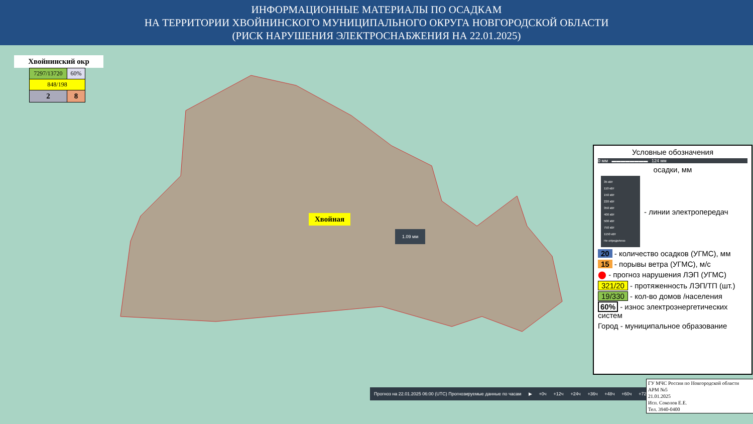ИНФОРМАЦИОННЫЕ МАТЕРИАЛЫ ПО ОСАДКАМ
НА ТЕРРИТОРИИ ХВОЙНИНСКОГО МУНИЦИПАЛЬНОГО ОКРУГА НОВГОРОДСКОЙ ОБЛАСТИ
(РИСК НАРУШЕНИЯ ЭЛЕКТРОСНАБЖЕНИЯ НА 22.01.2025)
Хвойнинский окр
| 7297/13720 | 60% |
| 848/198 | |
| 2 | 8 |
Хвойная
1.09 мм
Условные обозначения
0 мм ▬▬▬▬▬▬▬▬ 124 мм
осадки, мм
35 кВт
110 кВт
150 кВт
220 кВт
350 кВт
400 кВт
500 кВт
750 кВт
1150 кВт
Не определено
- линии электропередач
20 - количество осадков (УГМС), мм
15 - порывы ветра (УГМС), м/с
⬤ - прогноз нарушения ЛЭП (УГМС)
321/20 - протяженность ЛЭП/ТП (шт.)
19/330 - кол-во домов /населения
60% - износ электроэнергетических систем
Город - муниципальное образование
Прогноз на 22.01.2025 06:00 (UTC) Прогнозируемые данные по часам ▶ +0ч +12ч +24ч +36ч +48ч +60ч +72ч
ГУ МЧС России по Новгородской области
АРМ №5
21.01.2025
Исп. Соколов Е.Е.
Тел. 3940-0400